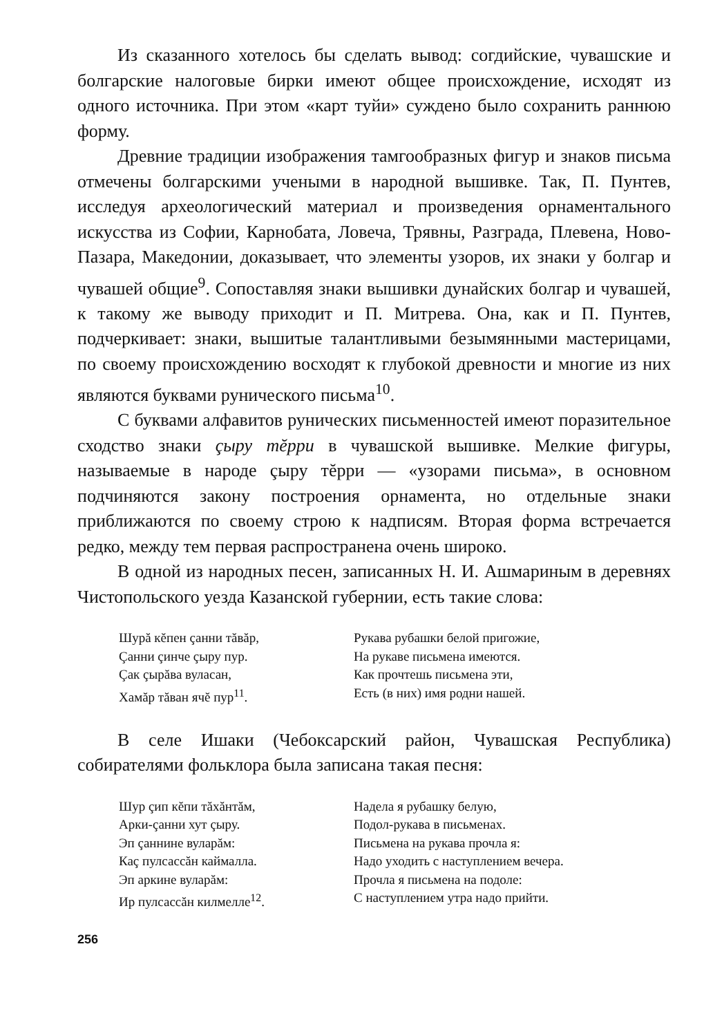Из сказанного хотелось бы сделать вывод: согдийские, чувашские и болгарские налоговые бирки имеют общее происхождение, исходят из одного источника. При этом «карт туйи» суждено было сохранить раннюю форму.
Древние традиции изображения тамгообразных фигур и знаков письма отмечены болгарскими учеными в народной вышивке. Так, П. Пунтев, исследуя археологический материал и произведения орнаментального искусства из Софии, Карнобата, Ловеча, Трявны, Разграда, Плевена, Ново-Пазара, Македонии, доказывает, что элементы узоров, их знаки у болгар и чувашей общие<sup>9</sup>. Сопоставляя знаки вышивки дунайских болгар и чувашей, к такому же выводу приходит и П. Митрева. Она, как и П. Пунтев, подчеркивает: знаки, вышитые талантливыми безымянными мастерицами, по своему происхождению восходят к глубокой древности и многие из них являются буквами рунического письма<sup>10</sup>.
С буквами алфавитов рунических письменностей имеют поразительное сходство знаки çыру тĕрри в чувашской вышивке. Мелкие фигуры, называемые в народе çыру тĕрри — «узорами письма», в основном подчиняются закону построения орнамента, но отдельные знаки приближаются по своему строю к надписям. Вторая форма встречается редко, между тем первая распространена очень широко.
В одной из народных песен, записанных Н. И. Ашмариным в деревнях Чистопольского уезда Казанской губернии, есть такие слова:
Шурă кĕпен çанни тăвăр,
Çанни çинче çыру пур.
Çак çырăва вуласан,
Хамăр тăван ячĕ пур<sup>11</sup>.
Рукава рубашки белой пригожие,
На рукаве письмена имеются.
Как прочтешь письмена эти,
Есть (в них) имя родни нашей.
В селе Ишаки (Чебоксарский район, Чувашская Республика) собирателями фольклора была записана такая песня:
Шур çип кĕпи тăхăнтăм,
Арки-çанни хут çыру.
Эп çаннине вуларăм:
Каç пулсассăн каймалла.
Эп аркине вуларăм:
Ир пулсассăн килмелле<sup>12</sup>.
Надела я рубашку белую,
Подол-рукава в письменах.
Письмена на рукава прочла я:
Надо уходить с наступлением вечера.
Прочла я письмена на подоле:
С наступлением утра надо прийти.
256